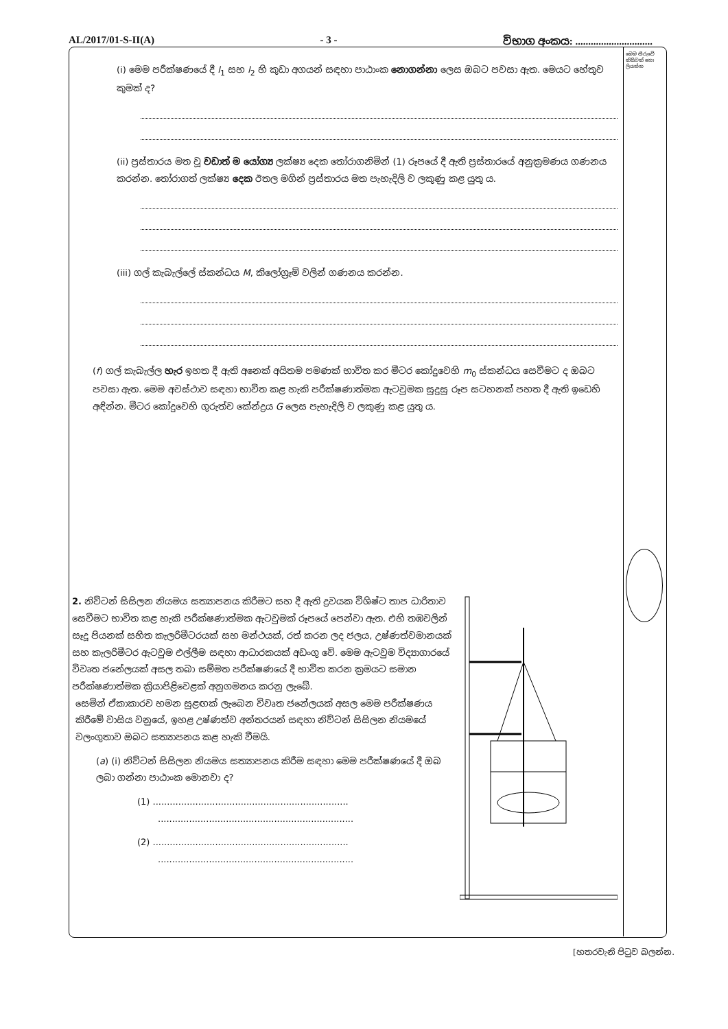AL/2017/01-S-II(A) - 3 - විභාග අංකය: ..............................
මෙම තීරුවේ කිසිවක් නො ලියන්න
(i) මෙම පරීක්ෂණයේ දී l<sub>1</sub> සහ l<sub>2</sub> හි කුඩා අගයන් සඳහා පාඨාංක නොගන්නා ලෙස ඔබට පවසා ඇත. මෙයට හේතුව කුමක් ද?
(ii) ප්‍රස්තාරය මත වූ වඩාත් ම යෝග්‍ය ලක්ෂ්‍ය දෙක තෝරාගනිමින් (1) රූපයේ දී ඇති ප්‍රස්තාරයේ අනුක්‍රමණය ගණනය කරන්න. තෝරාගත් ලක්ෂ්‍ය දෙක ඊතල මගින් ප්‍රස්තාරය මත පැහැදිලි ව ලකුණු කළ යුතු ය.
(iii) ගල් කැබැල්ලේ ස්කන්ධය M, කිලෝග්‍රෑම් වලින් ගණනය කරන්න.
(f) ගල් කැබැල්ල හැර ඉහත දී ඇති අනෙක් අයිතම පමණක් භාවිත කර මීටර කෝදුවෙහි m<sub>0</sub> ස්කන්ධය සෙවීමට ද ඔබට පවසා ඇත. මෙම අවස්ථාව සඳහා භාවිත කළ හැකි පරීක්ෂණාත්මක ඇටවුමක සුදුසු රූප සටහනක් පහත දී ඇති ඉඩෙහි අඳින්න. මීටර කෝදුවෙහි ගුරුත්ව කේන්ද්‍රය G ලෙස පැහැදිලි ව ලකුණු කළ යුතු ය.
2. නිව්ටන් සිසිලන නියමය සත්‍යාපනය කිරීමට සහ දී ඇති ද්‍රවයක විශිෂ්ට තාප ධාරිතාව සෙවීමට භාවිත කළ හැකි පරීක්ෂණාත්මක ඇටවුමක් රූපයේ පෙන්වා ඇත. එහි තඹවලින් සෑදූ පියනක් සහිත කැලරිමීටරයක් සහ මන්ථයක්, රත් කරන ලද ජලය, උෂ්ණත්වමානයක් සහ කැලරිමීටර ඇටවුම එල්ලීම සඳහා ආධාරකයක් අඩංගු වේ. මෙම ඇටවුම විද්‍යාගාරයේ විවෘත ජනේලයක් අසල තබා සම්මත පරීක්ෂණයේ දී භාවිත කරන ක්‍රමයට සමාන පරීක්ෂණාත්මක ක්‍රියාපිළිවෙළක් අනුගමනය කරනු ලැබේ.
සෙමින් ඒකාකාරව හමන සුළඟක් ලැබෙන විවෘත ජනේලයක් අසල මෙම පරීක්ෂණය කිරීමේ වාසිය වනුයේ, ඉහළ උෂ්ණත්ව අන්තරයන් සඳහා නිව්ටන් සිසිලන නියමයේ වලංගුතාව ඔබට සත්‍යාපනය කළ හැකි වීමයි.
(a) (i) නිව්ටන් සිසිලන නියමය සත්‍යාපනය කිරීම සඳහා මෙම පරීක්ෂණයේ දී ඔබ ලබා ගන්නා පාඨාංක මොනවා ද?
(1) .....................................................................
.....................................................................
(2) .....................................................................
.....................................................................
[හතරවැනි පිටුව බලන්න.